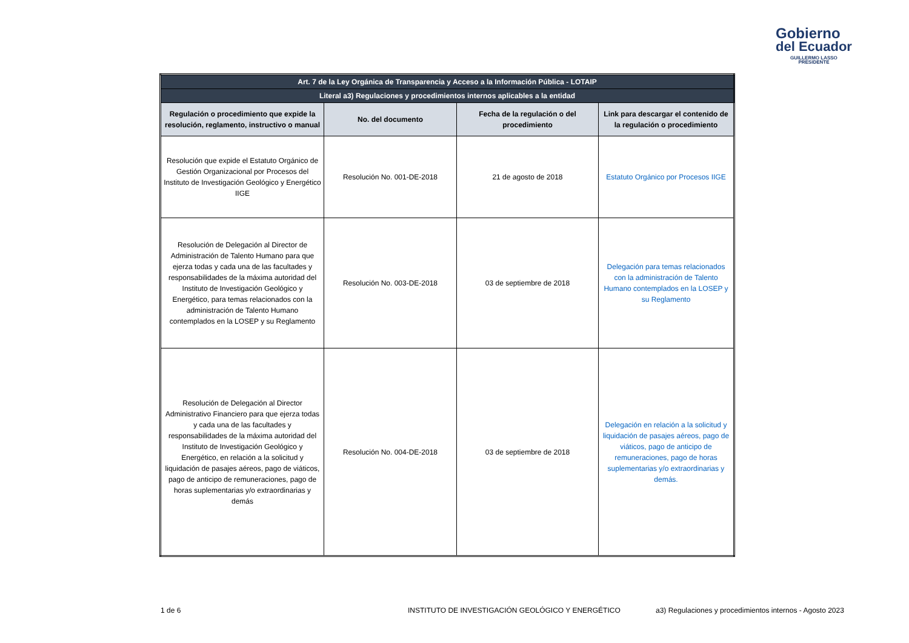Gobierno
del Ecuador
GUILLERMO LASSO
PRESIDENTE
| Art. 7 de la Ley Orgánica de Transparencia y Acceso a la Información Pública - LOTAIP | | | |
| Literal a3) Regulaciones y procedimientos internos aplicables a la entidad | | | |
| Regulación o procedimiento que expide la resolución, reglamento, instructivo o manual | No. del documento | Fecha de la regulación o del procedimiento | Link para descargar el contenido de la regulación o procedimiento |
| Resolución que expide el Estatuto Orgánico de Gestión Organizacional por Procesos del Instituto de Investigación Geológico y Energético IIGE | Resolución No. 001-DE-2018 | 21 de agosto de 2018 | Estatuto Orgánico por Procesos IIGE |
| Resolución de Delegación al Director de Administración de Talento Humano para que ejerza todas y cada una de las facultades y responsabilidades de la máxima autoridad del Instituto de Investigación Geológico y Energético, para temas relacionados con la administración de Talento Humano contemplados en la LOSEP y su Reglamento | Resolución No. 003-DE-2018 | 03 de septiembre de 2018 | Delegación para temas relacionados con la administración de Talento Humano contemplados en la LOSEP y su Reglamento |
| Resolución de Delegación al Director Administrativo Financiero para que ejerza todas y cada una de las facultades y responsabilidades de la máxima autoridad del Instituto de Investigación Geológico y Energético, en relación a la solicitud y liquidación de pasajes aéreos, pago de viáticos, pago de anticipo de remuneraciones, pago de horas suplementarias y/o extraordinarias y demás | Resolución No. 004-DE-2018 | 03 de septiembre de 2018 | Delegación en relación a la solicitud y liquidación de pasajes aéreos, pago de viáticos, pago de anticipo de remuneraciones, pago de horas suplementarias y/o extraordinarias y demás. |
1 de 6
INSTITUTO DE INVESTIGACIÓN GEOLÓGICO Y ENERGÉTICO
a3) Regulaciones y procedimientos internos - Agosto 2023